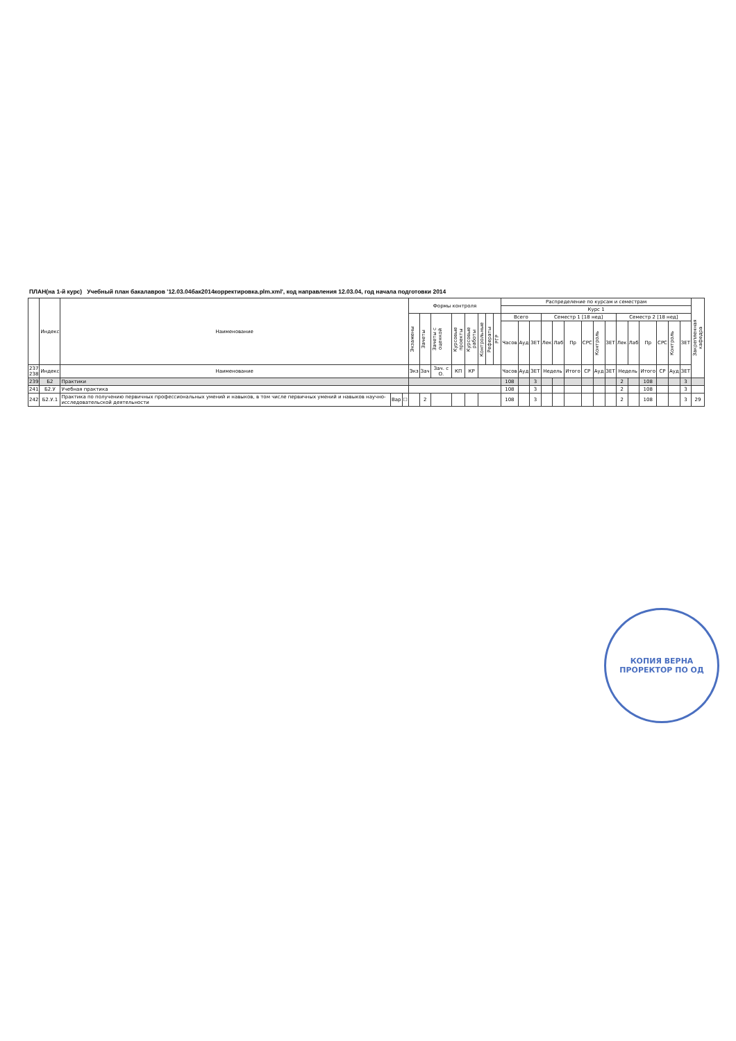ПЛАН(на 1-й курс) Учебный план бакалавров '12.03.04бак2014корректировка.plm.xml', код направления 12.03.04, год начала подготовки 2014
| | Индекс | Наименование | | | Формы контроля | | | | | | | | Распределение по курсам и семестрам | | | | | | | | | | | | | | | Закрепленная кафедра |
| --- | --- | --- | --- | --- | --- | --- | --- | --- | --- | --- | --- | --- | --- | --- | --- | --- | --- | --- | --- | --- | --- | --- | --- | --- | --- | --- | --- | --- |
| | | | | | | | | | | | | | Курс 1 | | | | | | | | | | | | | | | |
| | | | | | Экзамены | Зачеты | Зачеты с оценкой | Курсовые проекты | Курсовые работы | Контрольные | Рефераты | РГР | Всего | | | Семестр 1 [18 нед] | | | | | | Семестр 2 [18 нед] | | | | | | |
| | | | | | | | | | | | | | Часов | Ауд | ЗЕТ | Лек | Лаб | Пр | СРС | Контроль | ЗЕТ | Лек | Лаб | Пр | СРС | Контроль | ЗЕТ | |
| 237 238 | Индекс | Наименование | | | Экз | Зач | Зач. с О. | КП | КР | | | | Часов | Ауд | ЗЕТ | Недель | | Итого | СР | Ауд | ЗЕТ | Недель | | Итого | СР | Ауд | ЗЕТ | |
| 239 | Б2 | Практики | | | | | | | | | | | 108 | | 3 | | | | | | | 2 | | 108 | | | 3 | |
| 241 | Б2.У | Учебная практика | | | | | | | | | | | 108 | | 3 | | | | | | | 2 | | 108 | | | 3 | |
| 242 | Б2.У.1 | Практика по получению первичных профессиональных умений и навыков, в том числе первичных умений и навыков научно-исследовательской деятельности | Вар | ☐ | | 2 | | | | | | | 108 | | 3 | | | | | | | 2 | | 108 | | | 3 | 29 |
КОПИЯ ВЕРНА
ПРОРЕКТОР ПО ОД